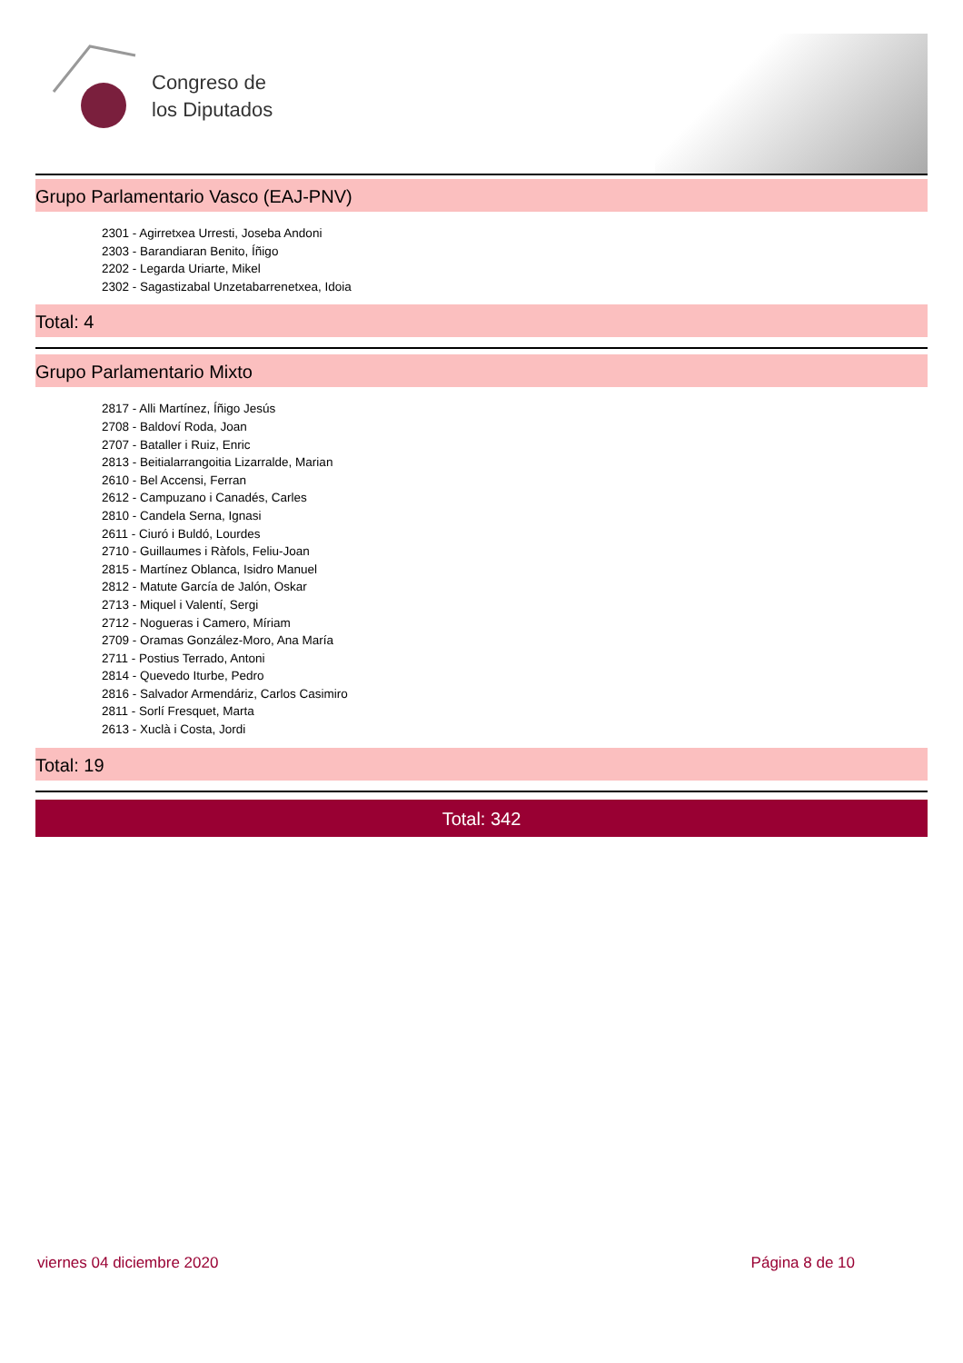Congreso de
los Diputados
Grupo Parlamentario Vasco (EAJ-PNV)
2301 - Agirretxea Urresti, Joseba Andoni
2303 - Barandiaran Benito, Íñigo
2202 - Legarda Uriarte, Mikel
2302 - Sagastizabal Unzetabarrenetxea, Idoia
Total: 4
Grupo Parlamentario Mixto
2817 - Alli Martínez, Íñigo Jesús
2708 - Baldoví Roda, Joan
2707 - Bataller i Ruiz, Enric
2813 - Beitialarrangoitia Lizarralde, Marian
2610 - Bel Accensi, Ferran
2612 - Campuzano i Canadés, Carles
2810 - Candela Serna, Ignasi
2611 - Ciuró i Buldó, Lourdes
2710 - Guillaumes i Ràfols, Feliu-Joan
2815 - Martínez Oblanca, Isidro Manuel
2812 - Matute García de Jalón, Oskar
2713 - Miquel i Valentí, Sergi
2712 - Nogueras i Camero, Míriam
2709 - Oramas González-Moro, Ana María
2711 - Postius Terrado, Antoni
2814 - Quevedo Iturbe, Pedro
2816 - Salvador Armendáriz, Carlos Casimiro
2811 - Sorlí Fresquet, Marta
2613 - Xuclà i Costa, Jordi
Total: 19
Total: 342
viernes 04 diciembre 2020 Página 8 de 10